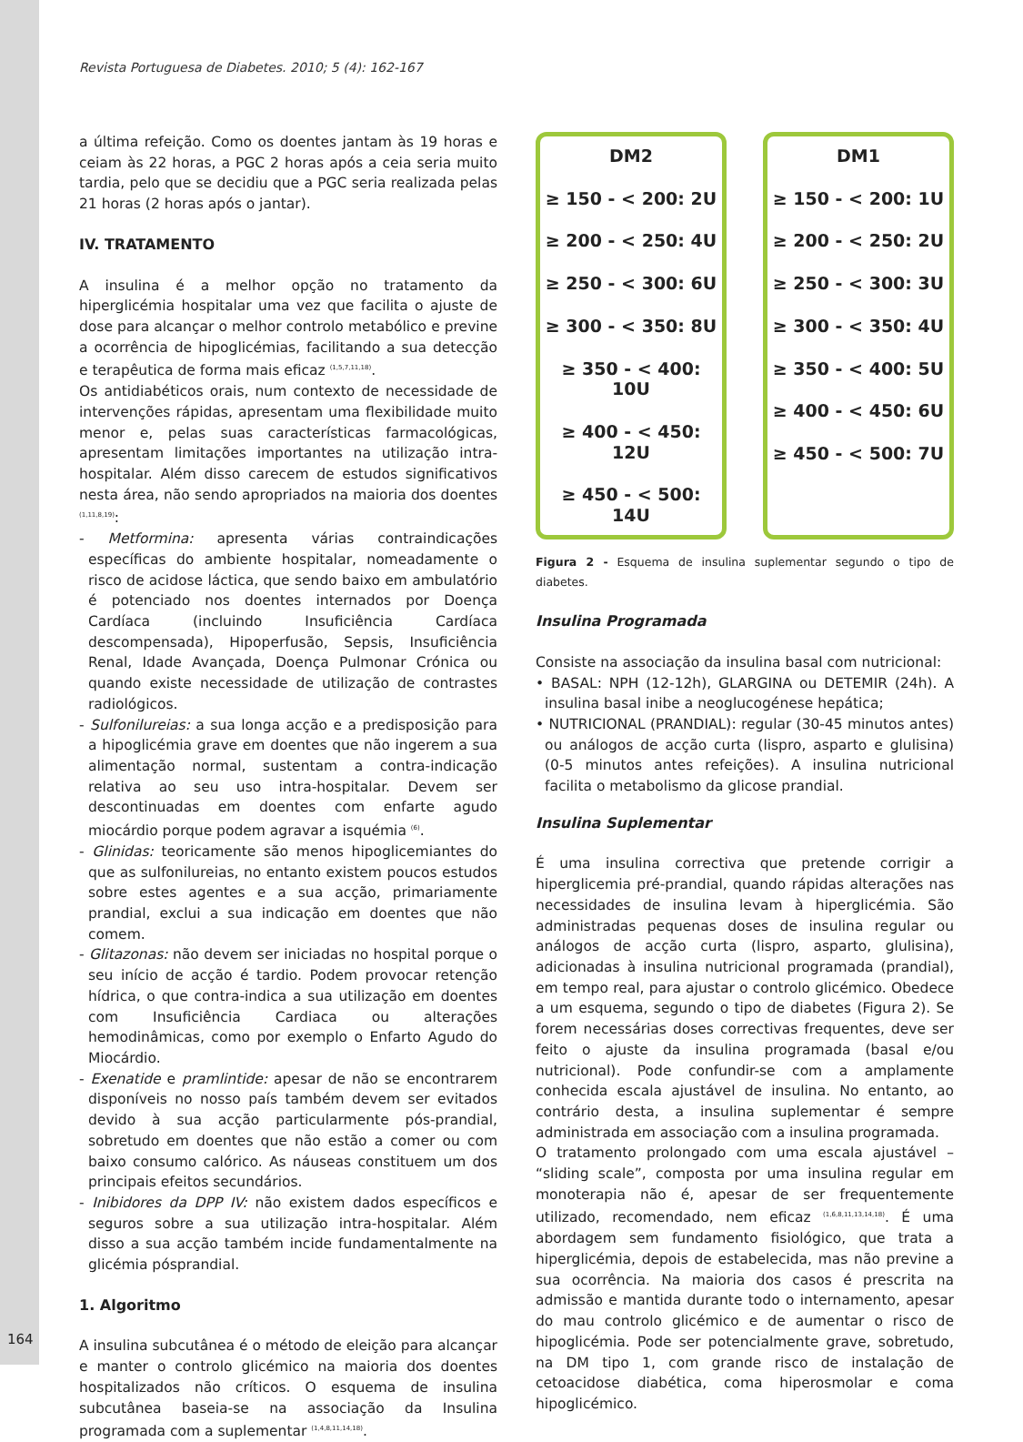Revista Portuguesa de Diabetes. 2010; 5 (4): 162-167
a última refeição. Como os doentes jantam às 19 horas e ceiam às 22 horas, a PGC 2 horas após a ceia seria muito tardia, pelo que se decidiu que a PGC seria realizada pelas 21 horas (2 horas após o jantar).
IV. TRATAMENTO
A insulina é a melhor opção no tratamento da hiperglicémia hospitalar uma vez que facilita o ajuste de dose para alcançar o melhor controlo metabólico e previne a ocorrência de hipoglicémias, facilitando a sua detecção e terapêutica de forma mais eficaz <sup>(1,5,7,11,18)</sup>.
Os antidiabéticos orais, num contexto de necessidade de intervenções rápidas, apresentam uma flexibilidade muito menor e, pelas suas características farmacológicas, apresentam limitações importantes na utilização intra-hospitalar. Além disso carecem de estudos significativos nesta área, não sendo apropriados na maioria dos doentes <sup>(1,11,8,19)</sup>:
- Metformina: apresenta várias contraindicações específicas do ambiente hospitalar, nomeadamente o risco de acidose láctica, que sendo baixo em ambulatório é potenciado nos doentes internados por Doença Cardíaca (incluindo Insuficiência Cardíaca descompensada), Hipoperfusão, Sepsis, Insuficiência Renal, Idade Avançada, Doença Pulmonar Crónica ou quando existe necessidade de utilização de contrastes radiológicos.
- Sulfonilureias: a sua longa acção e a predisposição para a hipoglicémia grave em doentes que não ingerem a sua alimentação normal, sustentam a contra-indicação relativa ao seu uso intra-hospitalar. Devem ser descontinuadas em doentes com enfarte agudo miocárdio porque podem agravar a isquémia <sup>(6)</sup>.
- Glinidas: teoricamente são menos hipoglicemiantes do que as sulfonilureias, no entanto existem poucos estudos sobre estes agentes e a sua acção, primariamente prandial, exclui a sua indicação em doentes que não comem.
- Glitazonas: não devem ser iniciadas no hospital porque o seu início de acção é tardio. Podem provocar retenção hídrica, o que contra-indica a sua utilização em doentes com Insuficiência Cardiaca ou alterações hemodinâmicas, como por exemplo o Enfarto Agudo do Miocárdio.
- Exenatide e pramlintide: apesar de não se encontrarem disponíveis no nosso país também devem ser evitados devido à sua acção particularmente pós-prandial, sobretudo em doentes que não estão a comer ou com baixo consumo calórico. As náuseas constituem um dos principais efeitos secundários.
- Inibidores da DPP IV: não existem dados específicos e seguros sobre a sua utilização intra-hospitalar. Além disso a sua acção também incide fundamentalmente na glicémia pósprandial.
1. Algoritmo
A insulina subcutânea é o método de eleição para alcançar e manter o controlo glicémico na maioria dos doentes hospitalizados não críticos. O esquema de insulina subcutânea baseia-se na associação da Insulina programada com a suplementar <sup>(1,4,8,11,14,18)</sup>.
DM2
≥ 150 - < 200: 2U
≥ 200 - < 250: 4U
≥ 250 - < 300: 6U
≥ 300 - < 350: 8U
≥ 350 - < 400: 10U
≥ 400 - < 450: 12U
≥ 450 - < 500: 14U
DM1
≥ 150 - < 200: 1U
≥ 200 - < 250: 2U
≥ 250 - < 300: 3U
≥ 300 - < 350: 4U
≥ 350 - < 400: 5U
≥ 400 - < 450: 6U
≥ 450 - < 500: 7U
Figura 2 - Esquema de insulina suplementar segundo o tipo de diabetes.
Insulina Programada
Consiste na associação da insulina basal com nutricional:
• BASAL: NPH (12-12h), GLARGINA ou DETEMIR (24h). A insulina basal inibe a neoglucogénese hepática;
• NUTRICIONAL (PRANDIAL): regular (30-45 minutos antes) ou análogos de acção curta (lispro, asparto e glulisina) (0-5 minutos antes refeições). A insulina nutricional facilita o metabolismo da glicose prandial.
Insulina Suplementar
É uma insulina correctiva que pretende corrigir a hiperglicemia pré-prandial, quando rápidas alterações nas necessidades de insulina levam à hiperglicémia. São administradas pequenas doses de insulina regular ou análogos de acção curta (lispro, asparto, glulisina), adicionadas à insulina nutricional programada (prandial), em tempo real, para ajustar o controlo glicémico. Obedece a um esquema, segundo o tipo de diabetes (Figura 2). Se forem necessárias doses correctivas frequentes, deve ser feito o ajuste da insulina programada (basal e/ou nutricional). Pode confundir-se com a amplamente conhecida escala ajustável de insulina. No entanto, ao contrário desta, a insulina suplementar é sempre administrada em associação com a insulina programada.
O tratamento prolongado com uma escala ajustável – “sliding scale”, composta por uma insulina regular em monoterapia não é, apesar de ser frequentemente utilizado, recomendado, nem eficaz <sup>(1,6,8,11,13,14,18)</sup>. É uma abordagem sem fundamento fisiológico, que trata a hiperglicémia, depois de estabelecida, mas não previne a sua ocorrência. Na maioria dos casos é prescrita na admissão e mantida durante todo o internamento, apesar do mau controlo glicémico e de aumentar o risco de hipoglicémia. Pode ser potencialmente grave, sobretudo, na DM tipo 1, com grande risco de instalação de cetoacidose diabética, coma hiperosmolar e coma hipoglicémico.
164